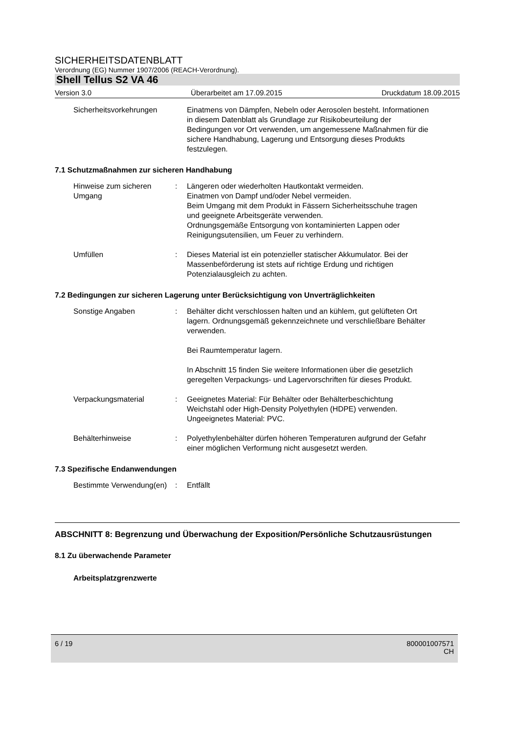SICHERHEITSDATENBLATT
Verordnung (EG) Nummer 1907/2006 (REACH-Verordnung).
Shell Tellus S2 VA 46
Version 3.0 Überarbeitet am 17.09.2015 Druckdatum 18.09.2015
Sicherheitsvorkehrungen Einatmens von Dämpfen, Nebeln oder Aerosolen besteht. Informationen in diesem Datenblatt als Grundlage zur Risikobeurteilung der Bedingungen vor Ort verwenden, um angemessene Maßnahmen für die sichere Handhabung, Lagerung und Entsorgung dieses Produkts festzulegen.
7.1 Schutzmaßnahmen zur sicheren Handhabung
Hinweise zum sicheren Umgang
: Längeren oder wiederholten Hautkontakt vermeiden.
Einatmen von Dampf und/oder Nebel vermeiden.
Beim Umgang mit dem Produkt in Fässern Sicherheitsschuhe tragen und geeignete Arbeitsgeräte verwenden.
Ordnungsgemäße Entsorgung von kontaminierten Lappen oder Reinigungsutensilien, um Feuer zu verhindern.
Umfüllen : Dieses Material ist ein potenzieller statischer Akkumulator. Bei der Massenbeförderung ist stets auf richtige Erdung und richtigen Potenzialausgleich zu achten.
7.2 Bedingungen zur sicheren Lagerung unter Berücksichtigung von Unverträglichkeiten
Sonstige Angaben : Behälter dicht verschlossen halten und an kühlem, gut gelüfteten Ort lagern. Ordnungsgemäß gekennzeichnete und verschließbare Behälter verwenden.
Bei Raumtemperatur lagern.
In Abschnitt 15 finden Sie weitere Informationen über die gesetzlich geregelten Verpackungs- und Lagervorschriften für dieses Produkt.
Verpackungsmaterial : Geeignetes Material: Für Behälter oder Behälterbeschichtung Weichstahl oder High-Density Polyethylen (HDPE) verwenden.
Ungeeignetes Material: PVC.
Behälterhinweise : Polyethylenbehälter dürfen höheren Temperaturen aufgrund der Gefahr einer möglichen Verformung nicht ausgesetzt werden.
7.3 Spezifische Endanwendungen
Bestimmte Verwendung(en) : Entfällt
ABSCHNITT 8: Begrenzung und Überwachung der Exposition/Persönliche Schutzausrüstungen
8.1 Zu überwachende Parameter
Arbeitsplatzgrenzwerte
6 / 19 800001007571
CH